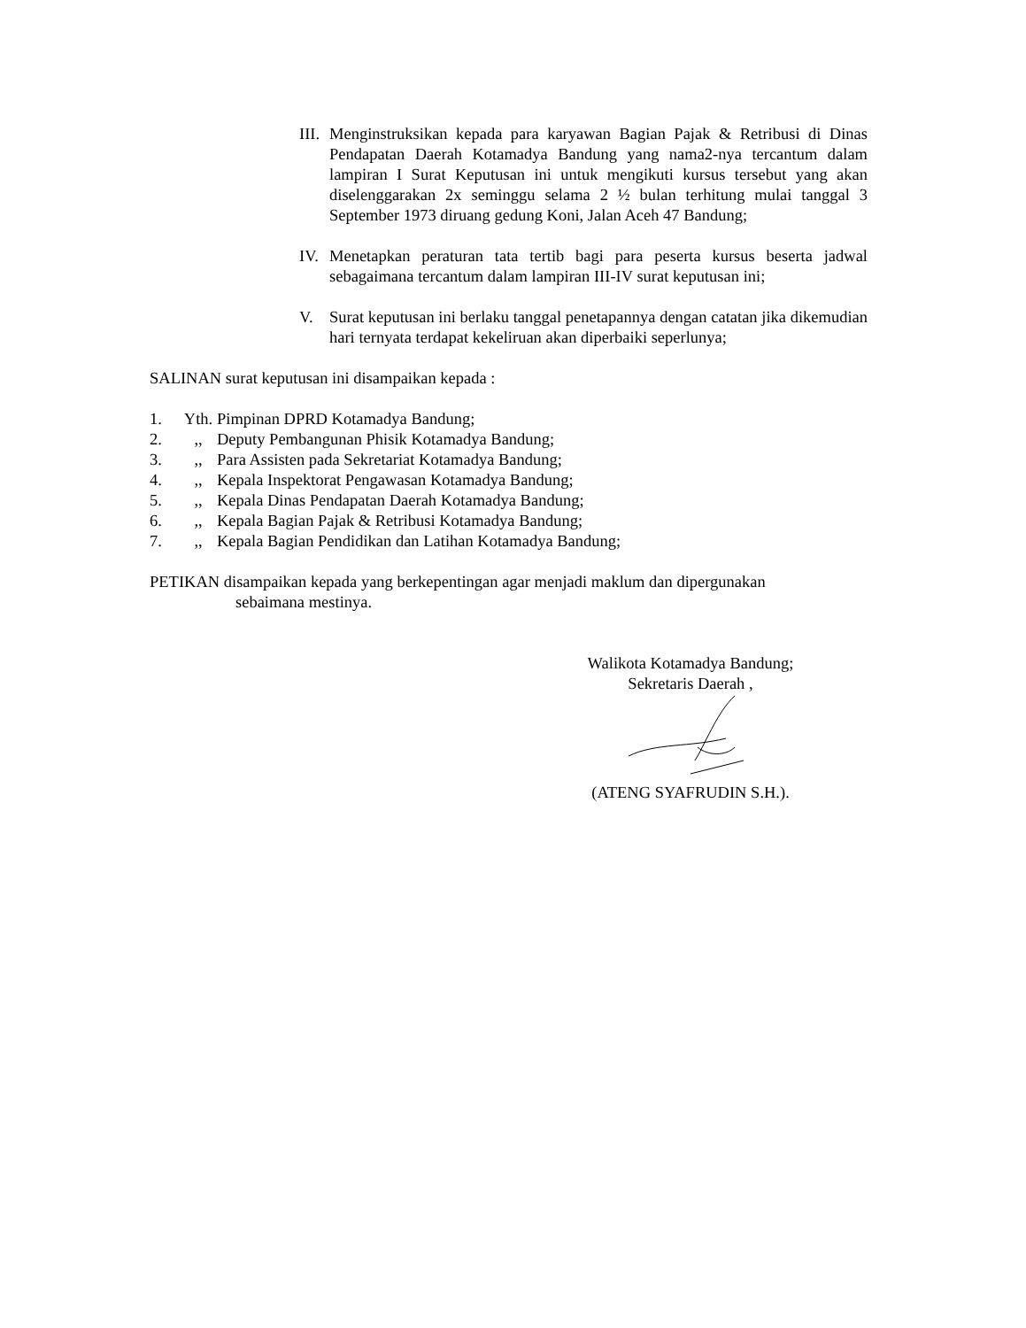III.
Menginstruksikan kepada para karyawan Bagian Pajak & Retribusi di Dinas Pendapatan Daerah Kotamadya Bandung yang nama2-nya tercantum dalam lampiran I Surat Keputusan ini untuk mengikuti kursus tersebut yang akan diselenggarakan 2x seminggu selama 2 ½ bulan terhitung mulai tanggal 3 September 1973 diruang gedung Koni, Jalan Aceh 47 Bandung;
IV. Menetapkan peraturan tata tertib bagi para peserta kursus beserta jadwal sebagaimana tercantum dalam lampiran III-IV surat keputusan ini;
V. Surat keputusan ini berlaku tanggal penetapannya dengan catatan jika dikemudian hari ternyata terdapat kekeliruan akan diperbaiki seperlunya;
SALINAN surat keputusan ini disampaikan kepada :
1. Yth. Pimpinan DPRD Kotamadya Bandung;
2.,, Deputy Pembangunan Phisik Kotamadya Bandung;
3.,, Para Assisten pada Sekretariat Kotamadya Bandung;
4.,, Kepala Inspektorat Pengawasan Kotamadya Bandung;
5.,, Kepala Dinas Pendapatan Daerah Kotamadya Bandung;
6.,, Kepala Bagian Pajak & Retribusi Kotamadya Bandung;
7.,, Kepala Bagian Pendidikan dan Latihan Kotamadya Bandung;
PETIKAN disampaikan kepada yang berkepentingan agar menjadi maklum dan dipergunakan
sebaimana mestinya.
Walikota Kotamadya Bandung;
Sekretaris Daerah ,
(ATENG SYAFRUDIN S.H.).